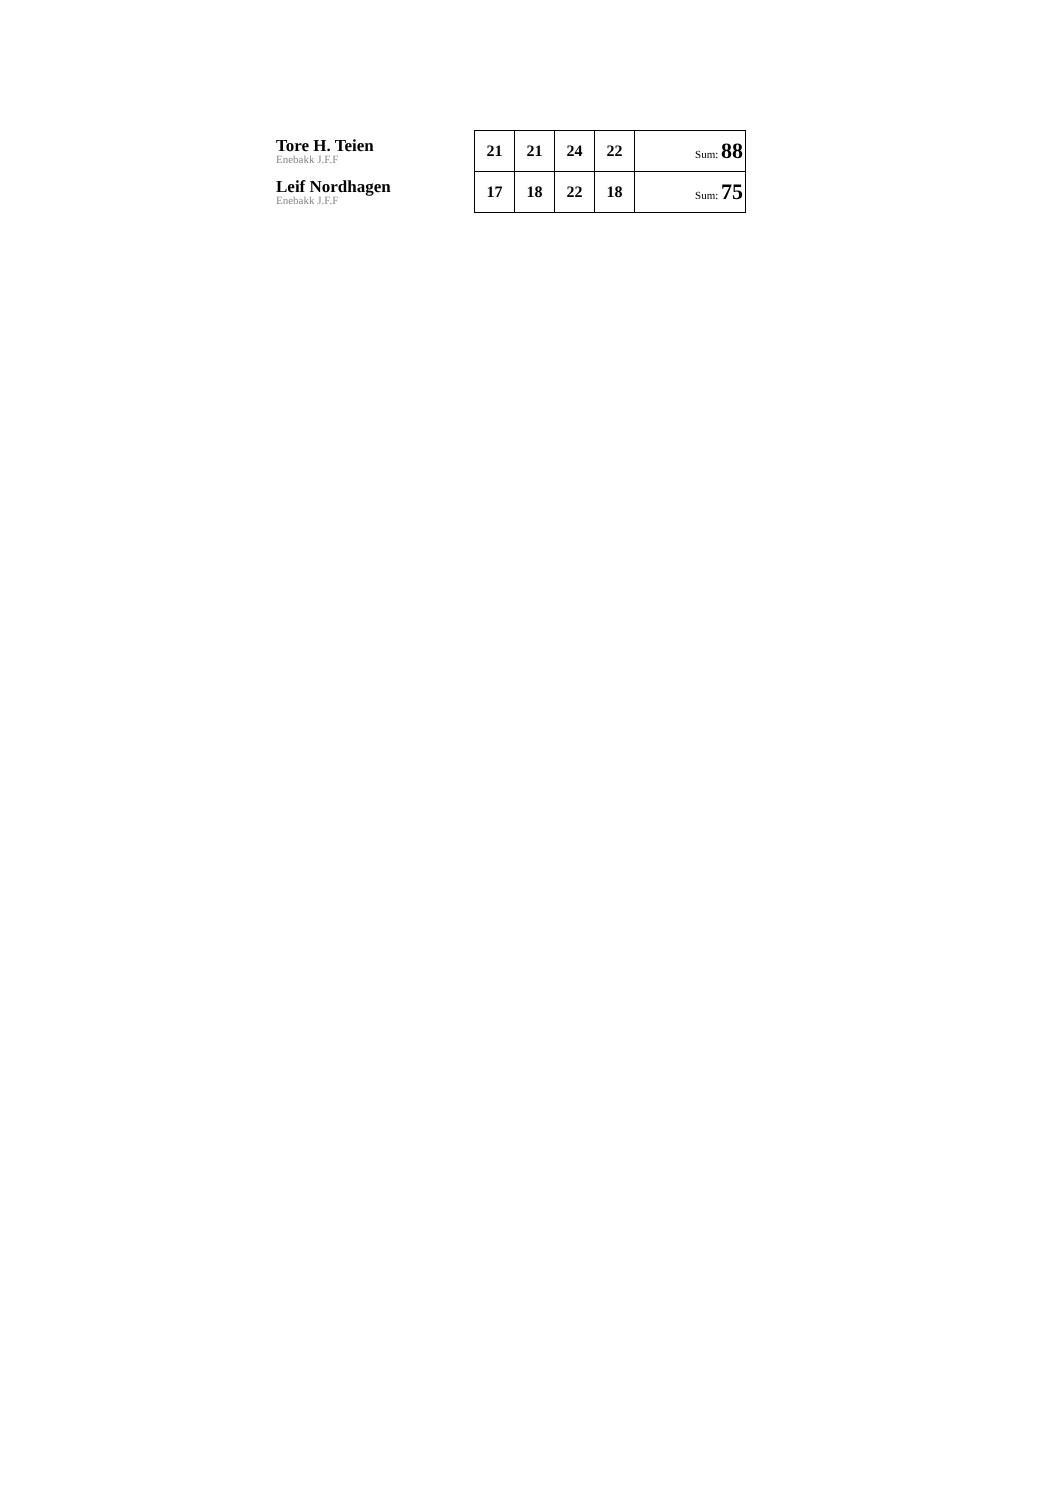| Tore H. Teien Enebakk J.F.F | 21 | 21 | 24 | 22 | Sum: 88 |
| Leif Nordhagen Enebakk J.F.F | 17 | 18 | 22 | 18 | Sum: 75 |